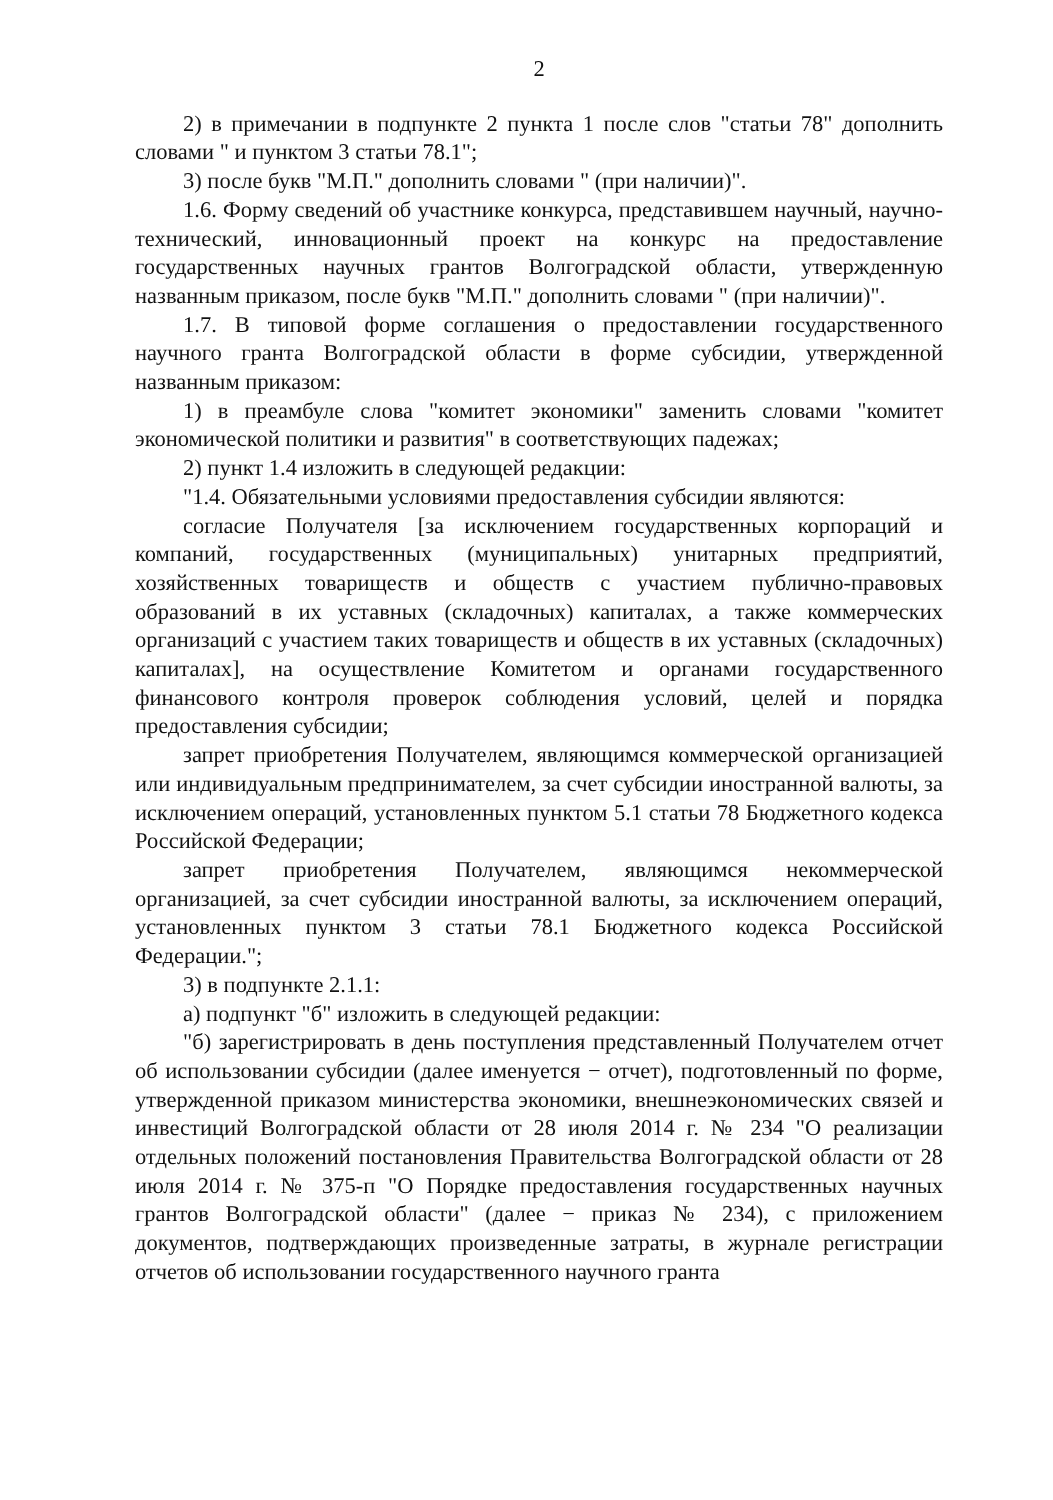2
2) в примечании в подпункте 2 пункта 1 после слов "статьи 78" дополнить словами " и пунктом 3 статьи 78.1";
3) после букв "М.П." дополнить словами " (при наличии)".
1.6. Форму сведений об участнике конкурса, представившем научный, научно-технический, инновационный проект на конкурс на предоставление государственных научных грантов Волгоградской области, утвержденную названным приказом, после букв "М.П." дополнить словами " (при наличии)".
1.7. В типовой форме соглашения о предоставлении государственного научного гранта Волгоградской области в форме субсидии, утвержденной названным приказом:
1) в преамбуле слова "комитет экономики" заменить словами "комитет экономической политики и развития" в соответствующих падежах;
2) пункт 1.4 изложить в следующей редакции:
"1.4. Обязательными условиями предоставления субсидии являются:
согласие Получателя [за исключением государственных корпораций и компаний, государственных (муниципальных) унитарных предприятий, хозяйственных товариществ и обществ с участием публично-правовых образований в их уставных (складочных) капиталах, а также коммерческих организаций с участием таких товариществ и обществ в их уставных (складочных) капиталах], на осуществление Комитетом и органами государственного финансового контроля проверок соблюдения условий, целей и порядка предоставления субсидии;
запрет приобретения Получателем, являющимся коммерческой организацией или индивидуальным предпринимателем, за счет субсидии иностранной валюты, за исключением операций, установленных пунктом 5.1 статьи 78 Бюджетного кодекса Российской Федерации;
запрет приобретения Получателем, являющимся некоммерческой организацией, за счет субсидии иностранной валюты, за исключением операций, установленных пунктом 3 статьи 78.1 Бюджетного кодекса Российской Федерации.";
3) в подпункте 2.1.1:
а) подпункт "б" изложить в следующей редакции:
"б) зарегистрировать в день поступления представленный Получателем отчет об использовании субсидии (далее именуется − отчет), подготовленный по форме, утвержденной приказом министерства экономики, внешнеэкономических связей и инвестиций Волгоградской области от 28 июля 2014 г. № 234 "О реализации отдельных положений постановления Правительства Волгоградской области от 28 июля 2014 г. № 375-п "О Порядке предоставления государственных научных грантов Волгоградской области" (далее − приказ № 234), с приложением документов, подтверждающих произведенные затраты, в журнале регистрации отчетов об использовании государственного научного гранта